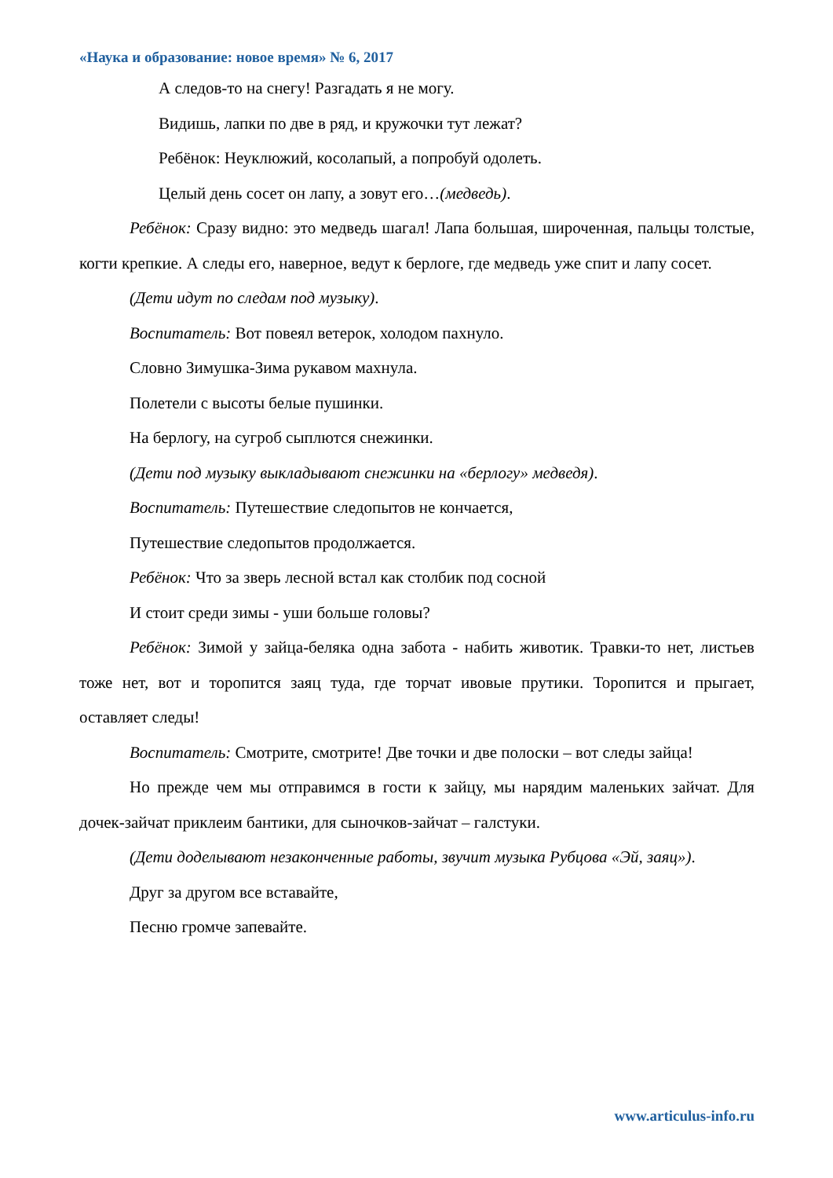«Наука и образование: новое время» № 6, 2017
А следов-то на снегу! Разгадать я не могу.
Видишь, лапки по две в ряд, и кружочки тут лежат?
Ребёнок: Неуклюжий, косолапый, а попробуй одолеть.
Целый день сосет он лапу, а зовут его…(медведь).
Ребёнок: Сразу видно: это медведь шагал! Лапа большая, широченная, пальцы толстые, когти крепкие. А следы его, наверное, ведут к берлоге, где медведь уже спит и лапу сосет.
(Дети идут по следам под музыку).
Воспитатель: Вот повеял ветерок, холодом пахнуло.
Словно Зимушка-Зима рукавом махнула.
Полетели с высоты белые пушинки.
На берлогу, на сугроб сыплются снежинки.
(Дети под музыку выкладывают снежинки на «берлогу» медведя).
Воспитатель: Путешествие следопытов не кончается,
Путешествие следопытов продолжается.
Ребёнок: Что за зверь лесной встал как столбик под сосной
И стоит среди зимы - уши больше головы?
Ребёнок: Зимой у зайца-беляка одна забота - набить животик. Травки-то нет, листьев тоже нет, вот и торопится заяц туда, где торчат ивовые прутики. Торопится и прыгает, оставляет следы!
Воспитатель: Смотрите, смотрите! Две точки и две полоски – вот следы зайца!
Но прежде чем мы отправимся в гости к зайцу, мы нарядим маленьких зайчат. Для дочек-зайчат приклеим бантики, для сыночков-зайчат – галстуки.
(Дети доделывают незаконченные работы, звучит музыка Рубцова «Эй, заяц»).
Друг за другом все вставайте,
Песню громче запевайте.
www.articulus-info.ru